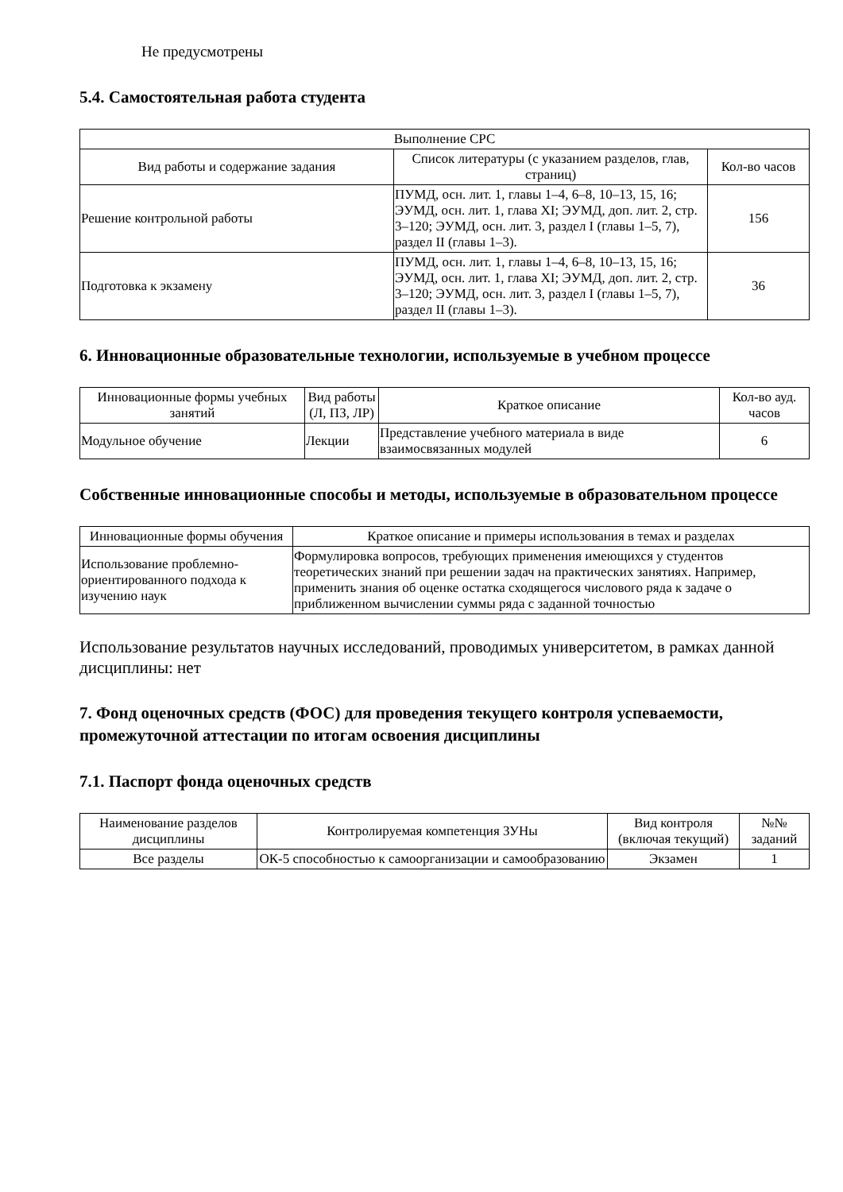Не предусмотрены
5.4. Самостоятельная работа студента
| Выполнение СРС | | |
| --- | --- | --- |
| Вид работы и содержание задания | Список литературы (с указанием разделов, глав, страниц) | Кол-во часов |
| Решение контрольной работы | ПУМД, осн. лит. 1, главы 1–4, 6–8, 10–13, 15, 16; ЭУМД, осн. лит. 1, глава XI; ЭУМД, доп. лит. 2, стр. 3–120; ЭУМД, осн. лит. 3, раздел I (главы 1–5, 7), раздел II (главы 1–3). | 156 |
| Подготовка к экзамену | ПУМД, осн. лит. 1, главы 1–4, 6–8, 10–13, 15, 16; ЭУМД, осн. лит. 1, глава XI; ЭУМД, доп. лит. 2, стр. 3–120; ЭУМД, осн. лит. 3, раздел I (главы 1–5, 7), раздел II (главы 1–3). | 36 |
6. Инновационные образовательные технологии, используемые в учебном процессе
| Инновационные формы учебных занятий | Вид работы (Л, ПЗ, ЛР) | Краткое описание | Кол-во ауд. часов |
| --- | --- | --- | --- |
| Модульное обучение | Лекции | Представление учебного материала в виде взаимосвязанных модулей | 6 |
Собственные инновационные способы и методы, используемые в образовательном процессе
| Инновационные формы обучения | Краткое описание и примеры использования в темах и разделах |
| --- | --- |
| Использование проблемно-ориентированного подхода к изучению наук | Формулировка вопросов, требующих применения имеющихся у студентов теоретических знаний при решении задач на практических занятиях. Например, применить знания об оценке остатка сходящегося числового ряда к задаче о приближенном вычислении суммы ряда с заданной точностью |
Использование результатов научных исследований, проводимых университетом, в рамках данной дисциплины: нет
7. Фонд оценочных средств (ФОС) для проведения текущего контроля успеваемости, промежуточной аттестации по итогам освоения дисциплины
7.1. Паспорт фонда оценочных средств
| Наименование разделов дисциплины | Контролируемая компетенция ЗУНы | Вид контроля (включая текущий) | №№ заданий |
| --- | --- | --- | --- |
| Все разделы | ОК-5 способностью к самоорганизации и самообразованию | Экзамен | 1 |